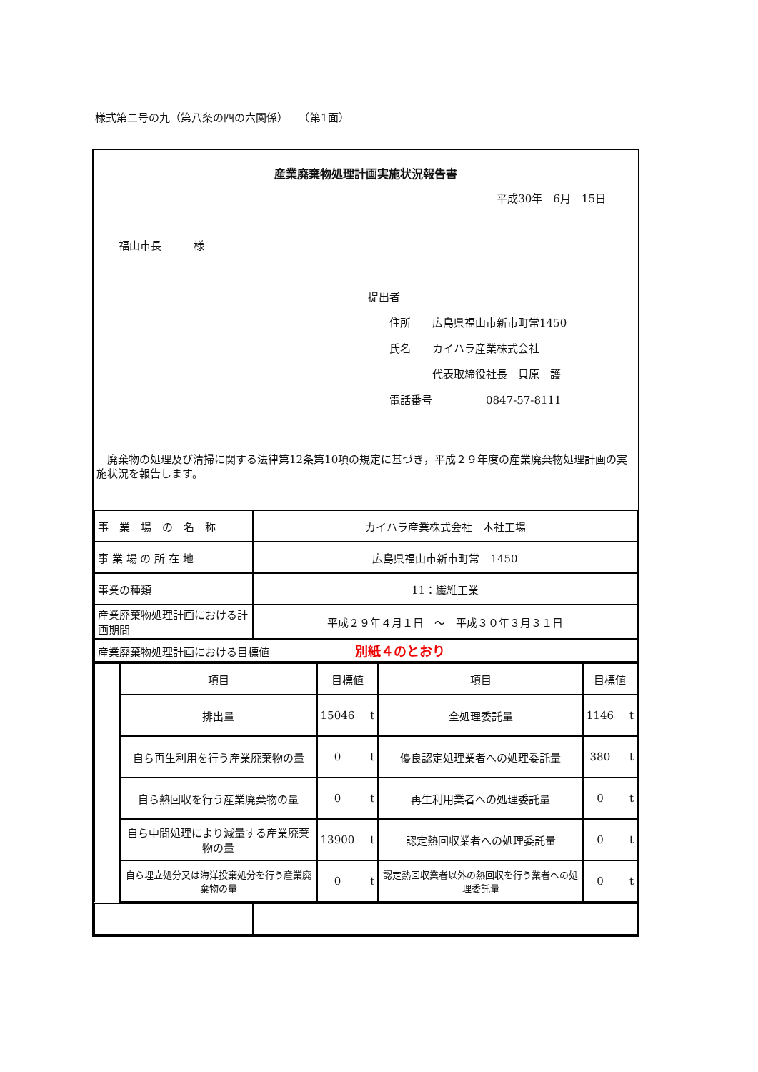様式第二号の九（第八条の四の六関係）　　（第1面）
産業廃棄物処理計画実施状況報告書
平成30年　6月　15日
福山市長　　　様
提出者
　　住所　　広島県福山市新市町常1450
　　氏名　　カイハラ産業株式会社
　　　　　　代表取締役社長　貝原　護
　　電話番号　　　　　0847-57-8111
　廃棄物の処理及び清掃に関する法律第12条第10項の規定に基づき，平成２９年度の産業廃棄物処理計画の実施状況を報告します。
| 事 業 場 の 名 称 | カイハラ産業株式会社 本社工場 |
| 事 業 場 の 所 在 地 | 広島県福山市新市町常 1450 |
| 事業の種類 | 11：繊維工業 |
| 産業廃棄物処理計画における計画期間 | 平成２９年４月１日 ～ 平成３０年３月３１日 |
| 産業廃棄物処理計画における目標値 別紙４のとおり | |
| | 項目 | 目標値 | | 項目 | 目標値 | |
| | 排出量 | 15046 | t | 全処理委託量 | 1146 | t |
| | 自ら再生利用を行う産業廃棄物の量 | 0 | t | 優良認定処理業者への処理委託量 | 380 | t |
| | 自ら熱回収を行う産業廃棄物の量 | 0 | t | 再生利用業者への処理委託量 | 0 | t |
| | 自ら中間処理により減量する産業廃棄物の量 | 13900 | t | 認定熱回収業者への処理委託量 | 0 | t |
| | 自ら埋立処分又は海洋投棄処分を行う産業廃棄物の量 | 0 | t | 認定熱回収業者以外の熱回収を行う業者への処理委託量 | 0 | t |